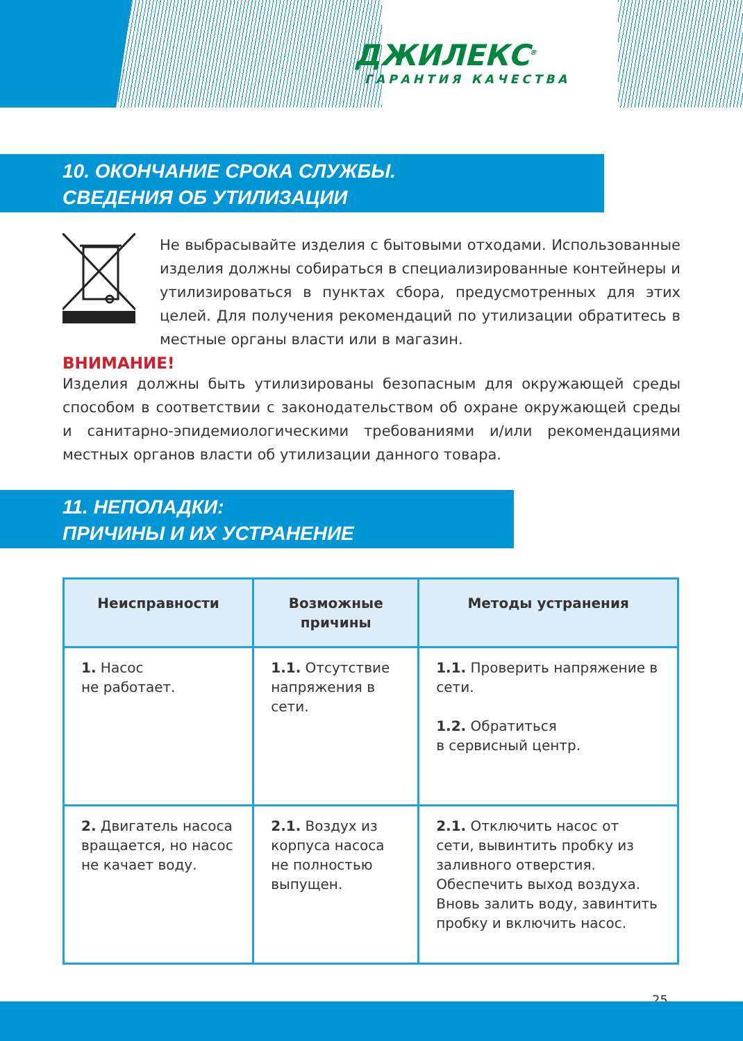ДЖИЛЕКС<sup>®</sup>
ГАРАНТИЯ КАЧЕСТВА
10. ОКОНЧАНИЕ СРОКА СЛУЖБЫ.
СВЕДЕНИЯ ОБ УТИЛИЗАЦИИ
Не выбрасывайте изделия с бытовыми отходами. Использованные изделия должны собираться в специализированные контейнеры и утилизироваться в пунктах сбора, предусмотренных для этих целей. Для получения рекомендаций по утилизации обратитесь в местные органы власти или в магазин.
ВНИМАНИЕ!
Изделия должны быть утилизированы безопасным для окружающей среды способом в соответствии с законодательством об охране окружающей среды и санитарно-эпидемиологическими требованиями и/или рекомендациями местных органов власти об утилизации данного товара.
11. НЕПОЛАДКИ:
ПРИЧИНЫ И ИХ УСТРАНЕНИЕ
| Неисправности | Возможные причины | Методы устранения |
| --- | --- | --- |
| 1. Насос не работает. | 1.1. Отсутствие напряжения в сети. | 1.1. Проверить напряжение в сети. 1.2. Обратиться в сервисный центр. |
| 2. Двигатель насоса вращается, но насос не качает воду. | 2.1. Воздух из корпуса насоса не полностью выпущен. | 2.1. Отключить насос от сети, вывинтить пробку из заливного отверстия. Обеспечить выход воздуха. Вновь залить воду, завинтить пробку и включить насос. |
25